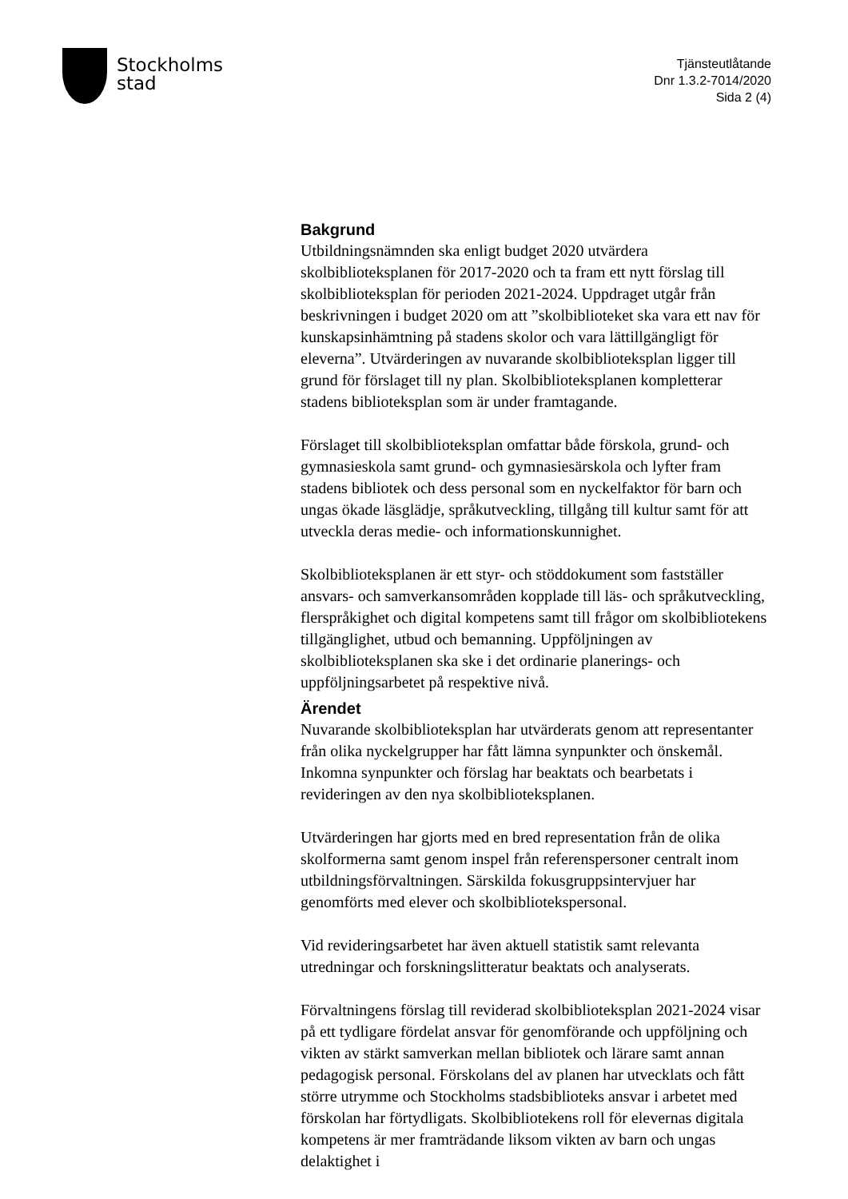Stockholms
stad
Tjänsteutlåtande
Dnr 1.3.2-7014/2020
Sida 2 (4)
Bakgrund
Utbildningsnämnden ska enligt budget 2020 utvärdera skolbiblioteksplanen för 2017-2020 och ta fram ett nytt förslag till skolbiblioteksplan för perioden 2021-2024. Uppdraget utgår från beskrivningen i budget 2020 om att ”skolbiblioteket ska vara ett nav för kunskapsinhämtning på stadens skolor och vara lättillgängligt för eleverna”. Utvärderingen av nuvarande skolbiblioteksplan ligger till grund för förslaget till ny plan. Skolbiblioteksplanen kompletterar stadens biblioteksplan som är under framtagande.
Förslaget till skolbiblioteksplan omfattar både förskola, grund- och gymnasieskola samt grund- och gymnasiesärskola och lyfter fram stadens bibliotek och dess personal som en nyckelfaktor för barn och ungas ökade läsglädje, språkutveckling, tillgång till kultur samt för att utveckla deras medie- och informationskunnighet.
Skolbiblioteksplanen är ett styr- och stöddokument som fastställer ansvars- och samverkansområden kopplade till läs- och språkutveckling, flerspråkighet och digital kompetens samt till frågor om skolbibliotekens tillgänglighet, utbud och bemanning. Uppföljningen av skolbiblioteksplanen ska ske i det ordinarie planerings- och uppföljningsarbetet på respektive nivå.
Ärendet
Nuvarande skolbiblioteksplan har utvärderats genom att representanter från olika nyckelgrupper har fått lämna synpunkter och önskemål. Inkomna synpunkter och förslag har beaktats och bearbetats i revideringen av den nya skolbiblioteksplanen.
Utvärderingen har gjorts med en bred representation från de olika skolformerna samt genom inspel från referenspersoner centralt inom utbildningsförvaltningen. Särskilda fokusgruppsintervjuer har genomförts med elever och skolbibliotekspersonal.
Vid revideringsarbetet har även aktuell statistik samt relevanta utredningar och forskningslitteratur beaktats och analyserats.
Förvaltningens förslag till reviderad skolbiblioteksplan 2021-2024 visar på ett tydligare fördelat ansvar för genomförande och uppföljning och vikten av stärkt samverkan mellan bibliotek och lärare samt annan pedagogisk personal. Förskolans del av planen har utvecklats och fått större utrymme och Stockholms stadsbiblioteks ansvar i arbetet med förskolan har förtydligats. Skolbibliotekens roll för elevernas digitala kompetens är mer framträdande liksom vikten av barn och ungas delaktighet i